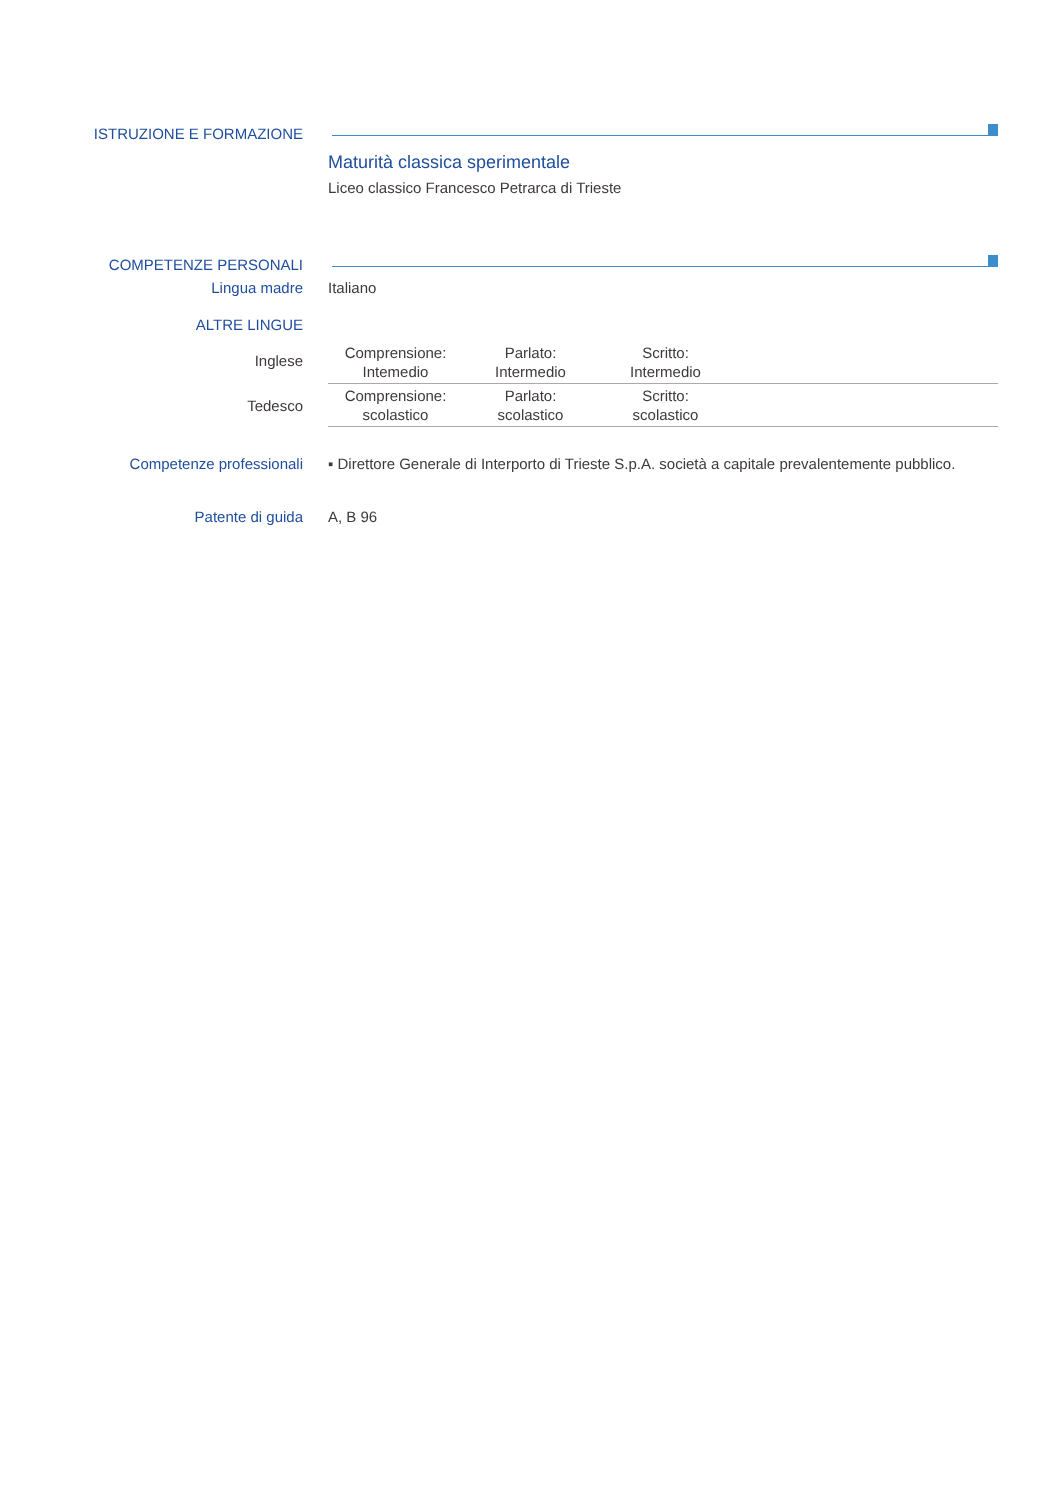ISTRUZIONE E FORMAZIONE
Maturità classica sperimentale
Liceo classico Francesco Petrarca di Trieste
COMPETENZE PERSONALI
Lingua madre Italiano
ALTRE LINGUE
Inglese
Tedesco
| Comprensione: Intemedio | Parlato: Intermedio | Scritto: Intermedio | |
| Comprensione: scolastico | Parlato: scolastico | Scritto: scolastico | |
Competenze professionali ▪ Direttore Generale di Interporto di Trieste S.p.A. società a capitale prevalentemente pubblico.
Patente di guida A, B 96